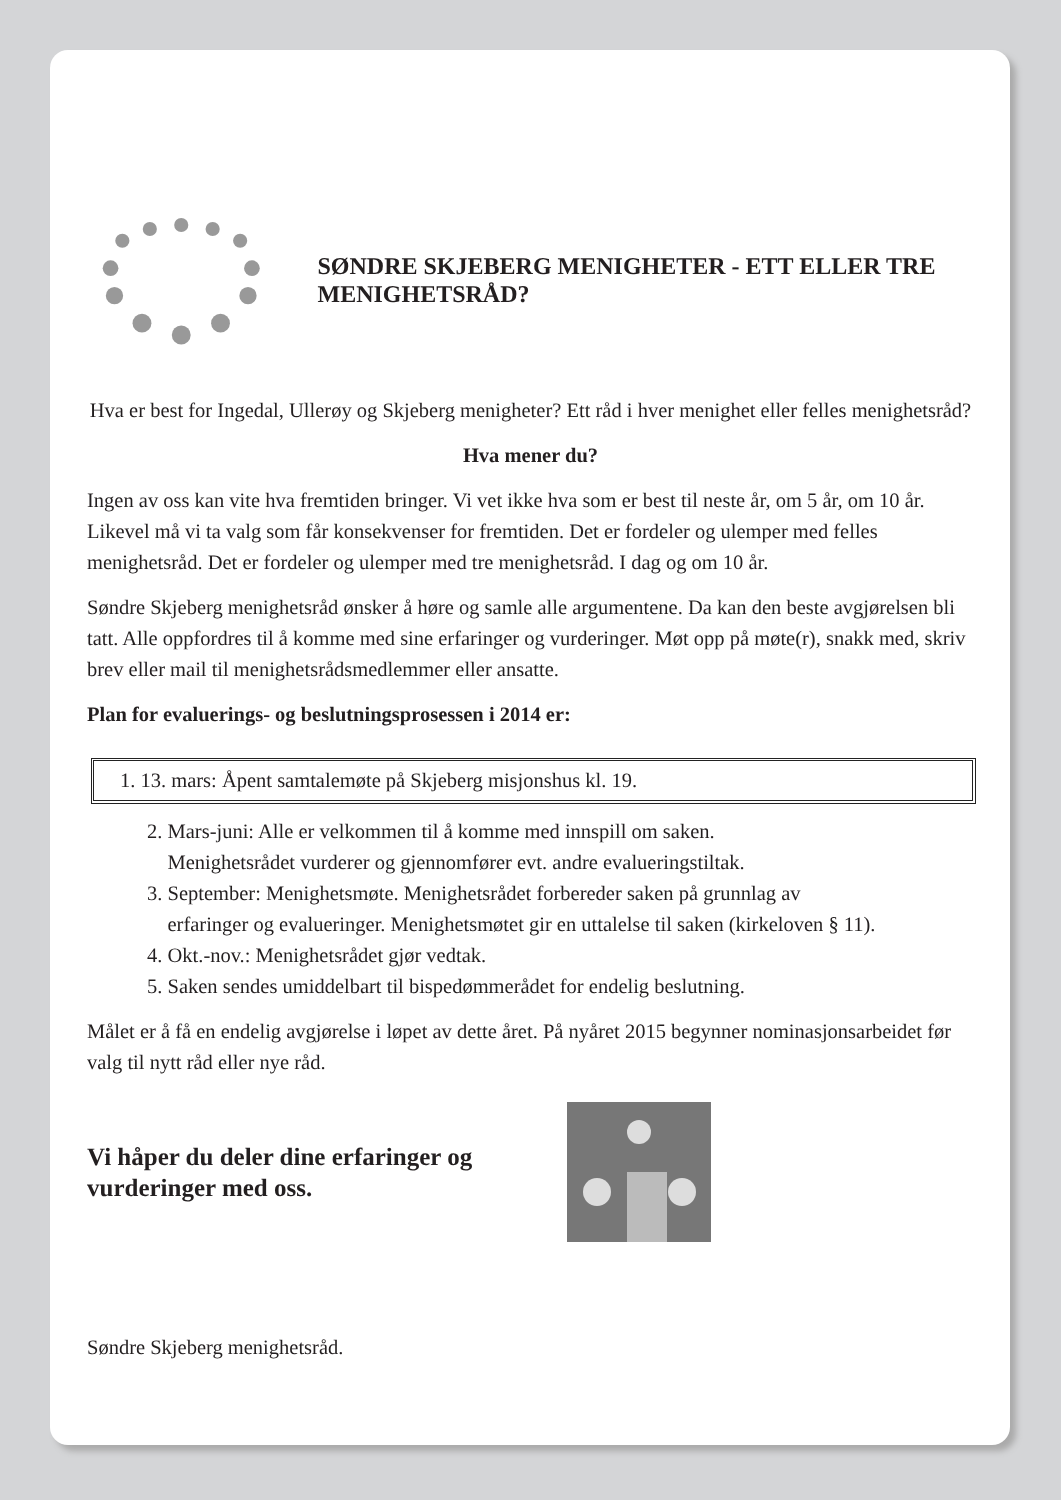SØNDRE SKJEBERG MENIGHETER - ETT ELLER TRE MENIGHETSRÅD?
Hva er best for Ingedal, Ullerøy og Skjeberg menigheter? Ett råd i hver menighet eller felles menighetsråd?
Hva mener du?
Ingen av oss kan vite hva fremtiden bringer. Vi vet ikke hva som er best til neste år, om 5 år, om 10 år. Likevel må vi ta valg som får konsekvenser for fremtiden. Det er fordeler og ulemper med felles menighetsråd. Det er fordeler og ulemper med tre menighetsråd. I dag og om 10 år.
Søndre Skjeberg menighetsråd ønsker å høre og samle alle argumentene. Da kan den beste avgjørelsen bli tatt. Alle oppfordres til å komme med sine erfaringer og vurderinger. Møt opp på møte(r), snakk med, skriv brev eller mail til menighetsrådsmedlemmer eller ansatte.
Plan for evaluerings- og beslutningsprosessen i 2014 er:
1. 13. mars: Åpent samtalemøte på Skjeberg misjonshus kl. 19.
2. Mars-juni: Alle er velkommen til å komme med innspill om saken.
Menighetsrådet vurderer og gjennomfører evt. andre evalueringstiltak.
3. September: Menighetsmøte. Menighetsrådet forbereder saken på grunnlag av
erfaringer og evalueringer. Menighetsmøtet gir en uttalelse til saken (kirkeloven § 11).
4. Okt.-nov.: Menighetsrådet gjør vedtak.
5. Saken sendes umiddelbart til bispedømmerådet for endelig beslutning.
Målet er å få en endelig avgjørelse i løpet av dette året. På nyåret 2015 begynner nominasjonsarbeidet før valg til nytt råd eller nye råd.
Vi håper du deler dine erfaringer og vurderinger med oss.
Søndre Skjeberg menighetsråd.